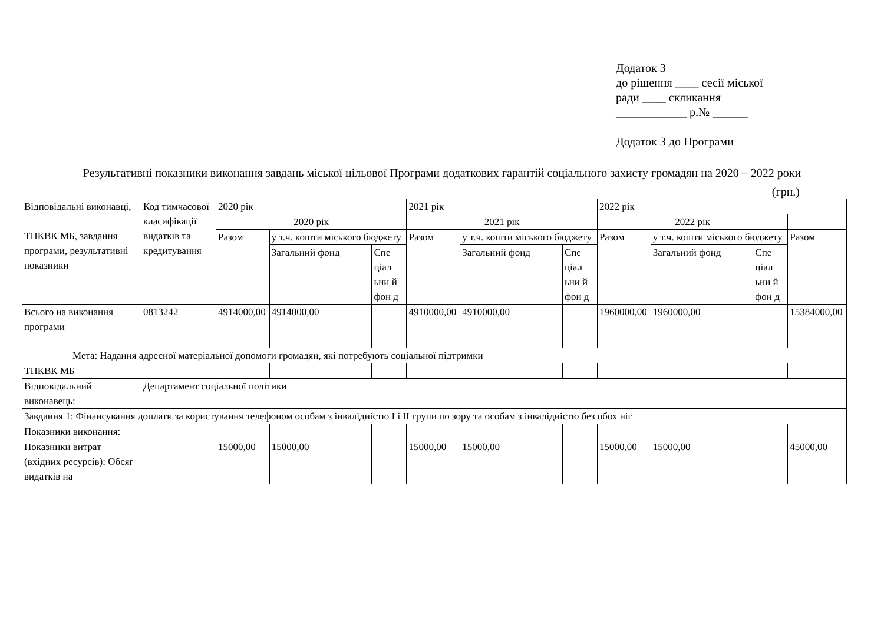Додаток 3
до рішення ____ сесії міської
ради ____ скликання
____________ р.№ ______
Додаток 3 до Програми
Результативні показники виконання завдань міської цільової Програми додаткових гарантій соціального захисту громадян на 2020 – 2022 роки
(грн.)
| Відповідальні виконавці, ТПКВК МБ, завдання програми, результативні показники | Код тимчасової класифікації видатків та кредитування | 2020 рік | | | 2021 рік | | | 2022 рік | | | |
| | | 2020 рік | | | 2021 рік | | | 2022 рік | | | |
| | | Разом | у т.ч. кошти міського бюджету | | Разом | у т.ч. кошти міського бюджету | | Разом | у т.ч. кошти міського бюджету | | Разом |
| | | | Загальний фонд | Спе ціал ьни й фон д | | Загальний фонд | Спе ціал ьни й фон д | | Загальний фонд | Спе ціал ьни й фон д | |
| Всього на виконання програми | 0813242 | 4914000,00 | 4914000,00 | | 4910000,00 | 4910000,00 | | 1960000,00 | 1960000,00 | | 15384000,00 |
| Мета: Надання адресної матеріальної допомоги громадян, які потребують соціальної підтримки | | | | | | | | | | | |
| ТПКВК МБ | | | | | | | | | | | |
| Відповідальний виконавець: | Департамент соціальної політики | | | | | | | | | | |
| Завдання 1: Фінансування доплати за користування телефоном особам з інвалідністю І і ІІ групи по зору та особам з інвалідністю без обох ніг | | | | | | | | | | | |
| Показники виконання: | | | | | | | | | | | |
| Показники витрат (вхідних ресурсів): Обсяг видатків на | | 15000,00 | 15000,00 | | 15000,00 | 15000,00 | | 15000,00 | 15000,00 | | 45000,00 |